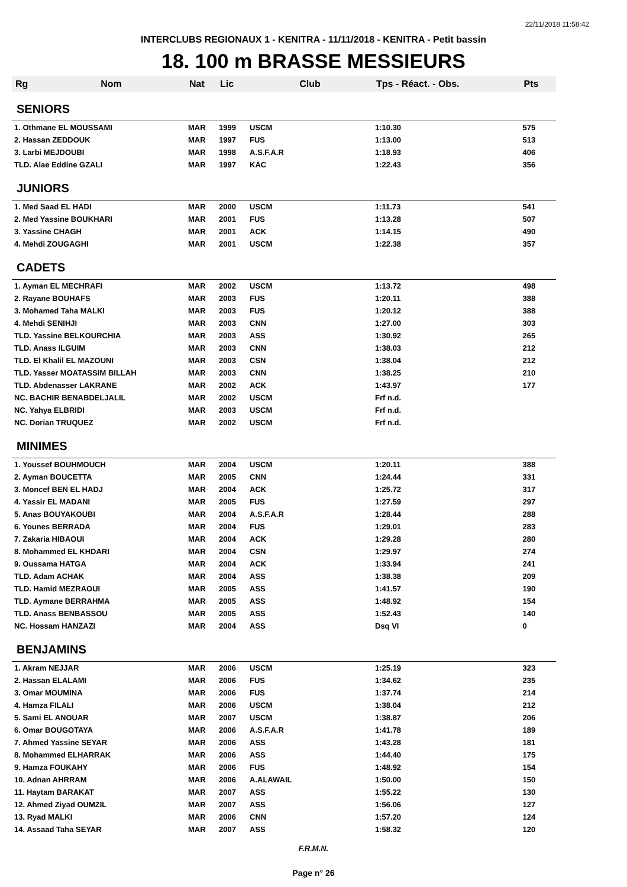22/11/2018 11:58:42
INTERCLUBS REGIONAUX 1 - KENITRA - 11/11/2018 - KENITRA - Petit bassin
18. 100 m BRASSE MESSIEURS
| Rg | Nom | Nat | Lic | Club | Tps - Réact. - Obs. | Pts |
| --- | --- | --- | --- | --- | --- | --- |
| SENIORS | | | | | | |
| 1. Othmane EL MOUSSAMI | | MAR | 1999 | USCM | 1:10.30 | 575 |
| 2. Hassan ZEDDOUK | | MAR | 1997 | FUS | 1:13.00 | 513 |
| 3. Larbi MEJDOUBI | | MAR | 1998 | A.S.F.A.R | 1:18.93 | 406 |
| TLD. Alae Eddine GZALI | | MAR | 1997 | KAC | 1:22.43 | 356 |
| JUNIORS | | | | | | |
| 1. Med Saad EL HADI | | MAR | 2000 | USCM | 1:11.73 | 541 |
| 2. Med Yassine BOUKHARI | | MAR | 2001 | FUS | 1:13.28 | 507 |
| 3. Yassine CHAGH | | MAR | 2001 | ACK | 1:14.15 | 490 |
| 4. Mehdi ZOUGAGHI | | MAR | 2001 | USCM | 1:22.38 | 357 |
| CADETS | | | | | | |
| 1. Ayman EL MECHRAFI | | MAR | 2002 | USCM | 1:13.72 | 498 |
| 2. Rayane BOUHAFS | | MAR | 2003 | FUS | 1:20.11 | 388 |
| 3. Mohamed Taha MALKI | | MAR | 2003 | FUS | 1:20.12 | 388 |
| 4. Mehdi SENIHJI | | MAR | 2003 | CNN | 1:27.00 | 303 |
| TLD. Yassine BELKOURCHIA | | MAR | 2003 | ASS | 1:30.92 | 265 |
| TLD. Anass ILGUIM | | MAR | 2003 | CNN | 1:38.03 | 212 |
| TLD. El Khalil EL MAZOUNI | | MAR | 2003 | CSN | 1:38.04 | 212 |
| TLD. Yasser MOATASSIM BILLAH | | MAR | 2003 | CNN | 1:38.25 | 210 |
| TLD. Abdenasser LAKRANE | | MAR | 2002 | ACK | 1:43.97 | 177 |
| NC. BACHIR BENABDELJALIL | | MAR | 2002 | USCM | Frf n.d. | |
| NC. Yahya ELBRIDI | | MAR | 2003 | USCM | Frf n.d. | |
| NC. Dorian TRUQUEZ | | MAR | 2002 | USCM | Frf n.d. | |
| MINIMES | | | | | | |
| 1. Youssef BOUHMOUCH | | MAR | 2004 | USCM | 1:20.11 | 388 |
| 2. Ayman BOUCETTA | | MAR | 2005 | CNN | 1:24.44 | 331 |
| 3. Moncef BEN EL HADJ | | MAR | 2004 | ACK | 1:25.72 | 317 |
| 4. Yassir EL MADANI | | MAR | 2005 | FUS | 1:27.59 | 297 |
| 5. Anas BOUYAKOUBI | | MAR | 2004 | A.S.F.A.R | 1:28.44 | 288 |
| 6. Younes BERRADA | | MAR | 2004 | FUS | 1:29.01 | 283 |
| 7. Zakaria HIBAOUI | | MAR | 2004 | ACK | 1:29.28 | 280 |
| 8. Mohammed EL KHDARI | | MAR | 2004 | CSN | 1:29.97 | 274 |
| 9. Oussama HATGA | | MAR | 2004 | ACK | 1:33.94 | 241 |
| TLD. Adam ACHAK | | MAR | 2004 | ASS | 1:38.38 | 209 |
| TLD. Hamid MEZRAOUI | | MAR | 2005 | ASS | 1:41.57 | 190 |
| TLD. Aymane BERRAHMA | | MAR | 2005 | ASS | 1:48.92 | 154 |
| TLD. Anass BENBASSOU | | MAR | 2005 | ASS | 1:52.43 | 140 |
| NC. Hossam HANZAZI | | MAR | 2004 | ASS | Dsq VI | 0 |
| BENJAMINS | | | | | | |
| 1. Akram NEJJAR | | MAR | 2006 | USCM | 1:25.19 | 323 |
| 2. Hassan ELALAMI | | MAR | 2006 | FUS | 1:34.62 | 235 |
| 3. Omar MOUMINA | | MAR | 2006 | FUS | 1:37.74 | 214 |
| 4. Hamza FILALI | | MAR | 2006 | USCM | 1:38.04 | 212 |
| 5. Sami EL ANOUAR | | MAR | 2007 | USCM | 1:38.87 | 206 |
| 6. Omar BOUGOTAYA | | MAR | 2006 | A.S.F.A.R | 1:41.78 | 189 |
| 7. Ahmed Yassine SEYAR | | MAR | 2006 | ASS | 1:43.28 | 181 |
| 8. Mohammed ELHARRAK | | MAR | 2006 | ASS | 1:44.40 | 175 |
| 9. Hamza FOUKAHY | | MAR | 2006 | FUS | 1:48.92 | 154 |
| 10. Adnan AHRRAM | | MAR | 2006 | A.ALAWAIL | 1:50.00 | 150 |
| 11. Haytam BARAKAT | | MAR | 2007 | ASS | 1:55.22 | 130 |
| 12. Ahmed Ziyad OUMZIL | | MAR | 2007 | ASS | 1:56.06 | 127 |
| 13. Ryad MALKI | | MAR | 2006 | CNN | 1:57.20 | 124 |
| 14. Assaad Taha SEYAR | | MAR | 2007 | ASS | 1:58.32 | 120 |
F.R.M.N.
Page n° 26